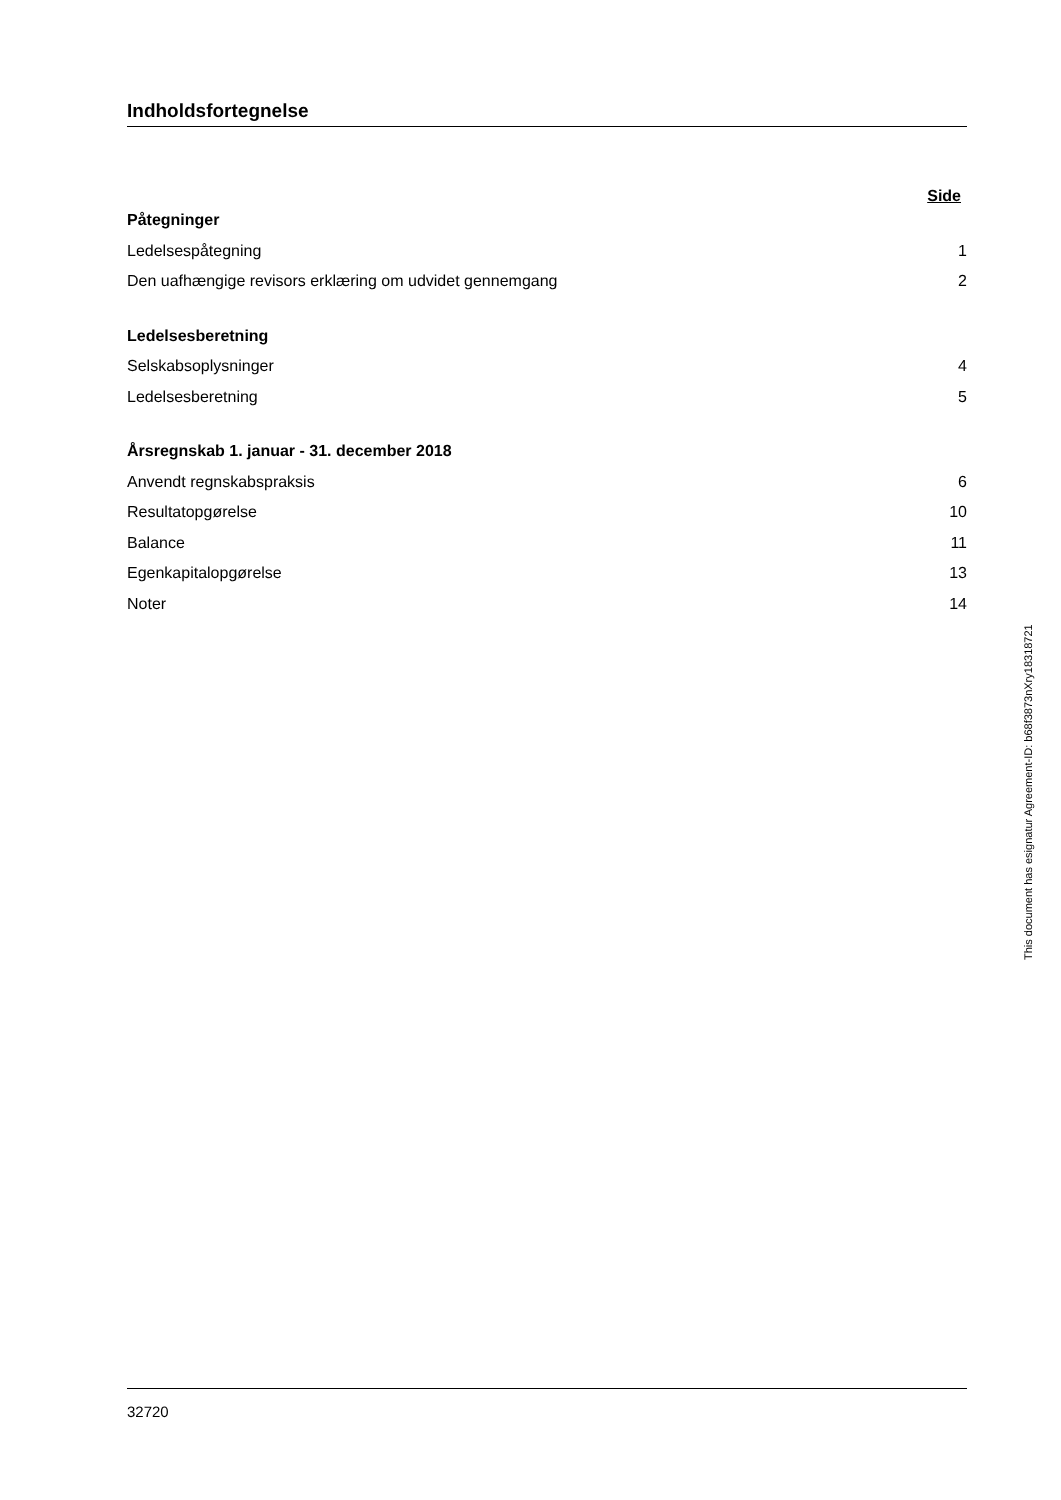Indholdsfortegnelse
Side
| Påtegninger | |
| Ledelsespåtegning | 1 |
| Den uafhængige revisors erklæring om udvidet gennemgang | 2 |
| Ledelsesberetning | |
| Selskabsoplysninger | 4 |
| Ledelsesberetning | 5 |
| Årsregnskab 1. januar - 31. december 2018 | |
| Anvendt regnskabspraksis | 6 |
| Resultatopgørelse | 10 |
| Balance | 11 |
| Egenkapitalopgørelse | 13 |
| Noter | 14 |
This document has esignatur Agreement-ID: b68f3873nXry18318721
32720